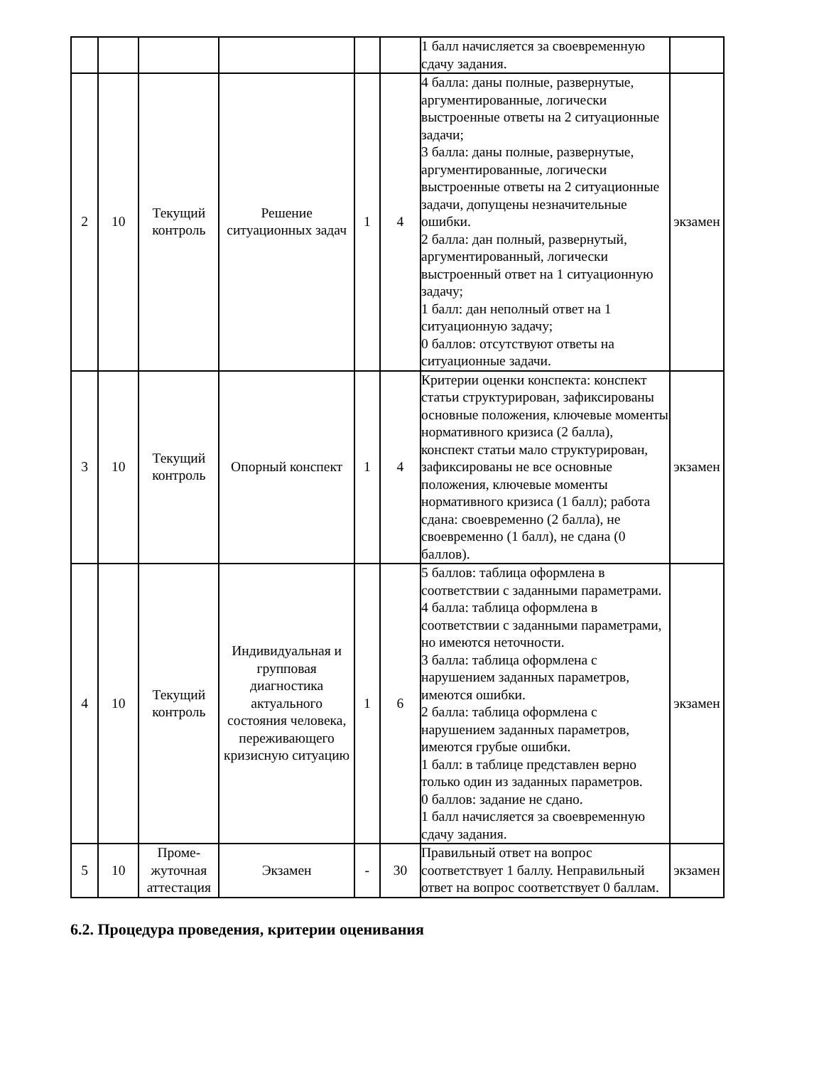| | | | | | | 1 балл начисляется за своевременную сдачу задания. | |
| 2 | 10 | Текущий контроль | Решение ситуационных задач | 1 | 4 | 4 балла: даны полные, развернутые, аргументированные, логически выстроенные ответы на 2 ситуационные задачи; 3 балла: даны полные, развернутые, аргументированные, логически выстроенные ответы на 2 ситуационные задачи, допущены незначительные ошибки. 2 балла: дан полный, развернутый, аргументированный, логически выстроенный ответ на 1 ситуационную задачу; 1 балл: дан неполный ответ на 1 ситуационную задачу; 0 баллов: отсутствуют ответы на ситуационные задачи. | экзамен |
| 3 | 10 | Текущий контроль | Опорный конспект | 1 | 4 | Критерии оценки конспекта: конспект статьи структурирован, зафиксированы основные положения, ключевые моменты нормативного кризиса (2 балла), конспект статьи мало структурирован, зафиксированы не все основные положения, ключевые моменты нормативного кризиса (1 балл); работа сдана: своевременно (2 балла), не своевременно (1 балл), не сдана (0 баллов). | экзамен |
| 4 | 10 | Текущий контроль | Индивидуальная и групповая диагностика актуального состояния человека, переживающего кризисную ситуацию | 1 | 6 | 5 баллов: таблица оформлена в соответствии с заданными параметрами. 4 балла: таблица оформлена в соответствии с заданными параметрами, но имеются неточности. 3 балла: таблица оформлена с нарушением заданных параметров, имеются ошибки. 2 балла: таблица оформлена с нарушением заданных параметров, имеются грубые ошибки. 1 балл: в таблице представлен верно только один из заданных параметров. 0 баллов: задание не сдано. 1 балл начисляется за своевременную сдачу задания. | экзамен |
| 5 | 10 | Проме-жуточная аттестация | Экзамен | - | 30 | Правильный ответ на вопрос соответствует 1 баллу. Неправильный ответ на вопрос соответствует 0 баллам. | экзамен |
6.2. Процедура проведения, критерии оценивания